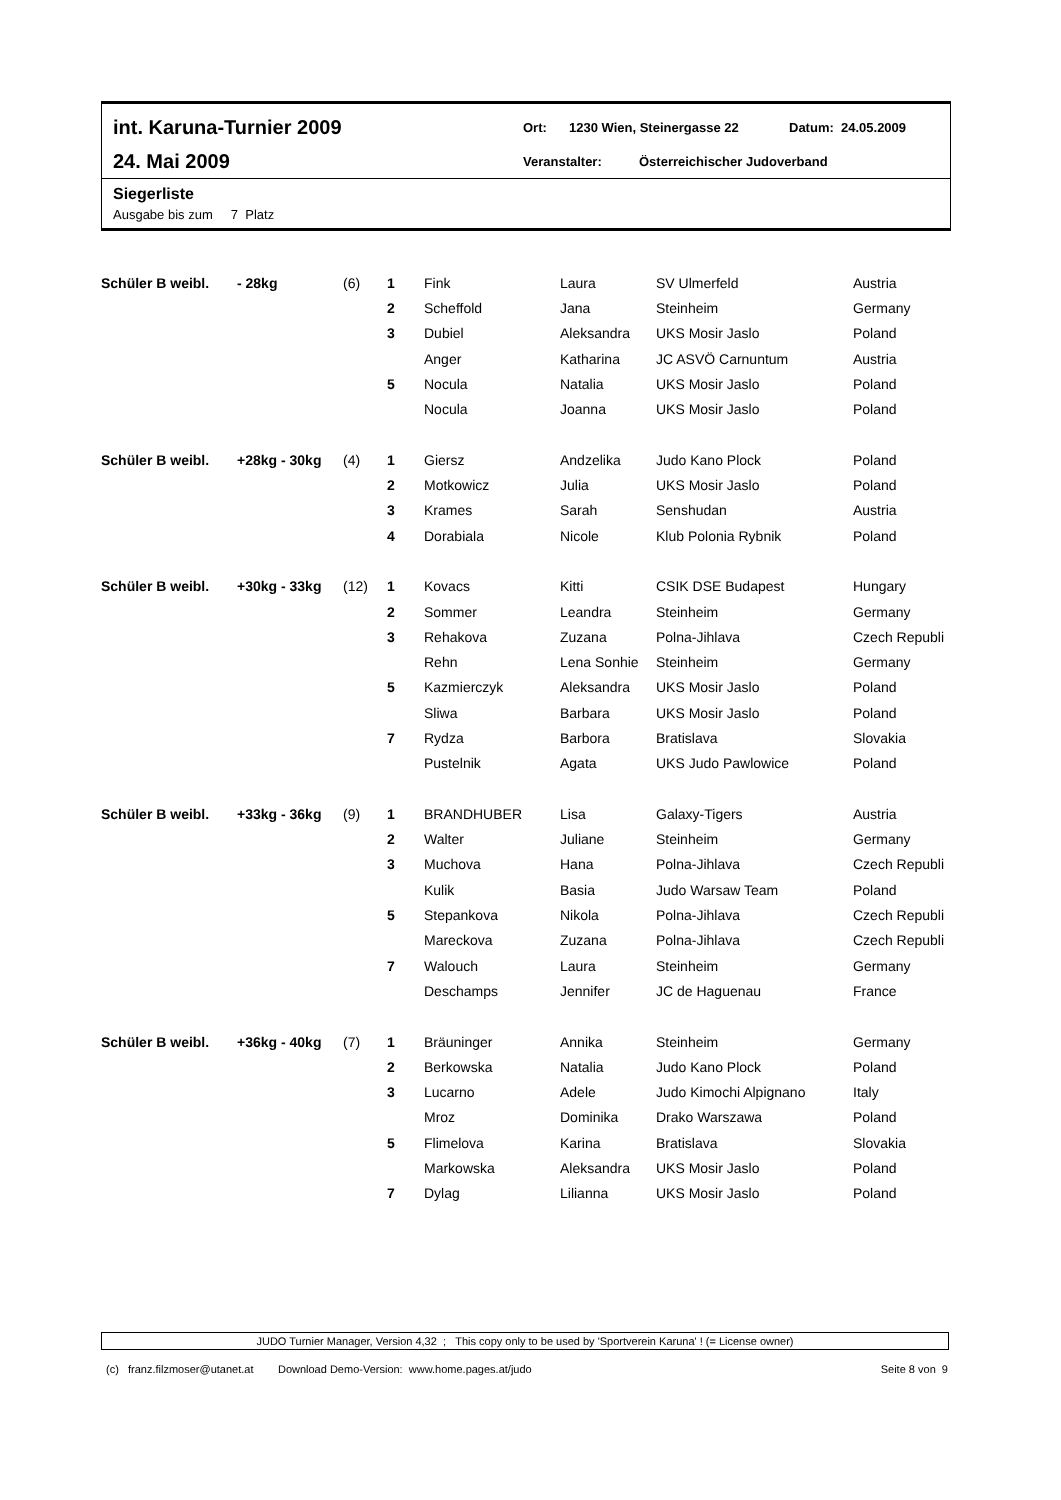int. Karuna-Turnier 2009
Ort: 1230 Wien, Steinergasse 22 Datum: 24.05.2009
24. Mai 2009
Veranstalter: Österreichischer Judoverband
Siegerliste
Ausgabe bis zum 7 Platz
| Schüler B weibl. | - 28kg | (6) | 1 | Fink | Laura | SV Ulmerfeld | Austria |
| | | | 2 | Scheffold | Jana | Steinheim | Germany |
| | | | 3 | Dubiel | Aleksandra | UKS Mosir Jaslo | Poland |
| | | | | Anger | Katharina | JC ASVÖ Carnuntum | Austria |
| | | | 5 | Nocula | Natalia | UKS Mosir Jaslo | Poland |
| | | | | Nocula | Joanna | UKS Mosir Jaslo | Poland |
| Schüler B weibl. | +28kg - 30kg | (4) | 1 | Giersz | Andzelika | Judo Kano Plock | Poland |
| | | | 2 | Motkowicz | Julia | UKS Mosir Jaslo | Poland |
| | | | 3 | Krames | Sarah | Senshudan | Austria |
| | | | 4 | Dorabiala | Nicole | Klub Polonia Rybnik | Poland |
| Schüler B weibl. | +30kg - 33kg | (12) | 1 | Kovacs | Kitti | CSIK DSE Budapest | Hungary |
| | | | 2 | Sommer | Leandra | Steinheim | Germany |
| | | | 3 | Rehakova | Zuzana | Polna-Jihlava | Czech Republi |
| | | | | Rehn | Lena Sonhie | Steinheim | Germany |
| | | | 5 | Kazmierczyk | Aleksandra | UKS Mosir Jaslo | Poland |
| | | | | Sliwa | Barbara | UKS Mosir Jaslo | Poland |
| | | | 7 | Rydza | Barbora | Bratislava | Slovakia |
| | | | | Pustelnik | Agata | UKS Judo Pawlowice | Poland |
| Schüler B weibl. | +33kg - 36kg | (9) | 1 | BRANDHUBER | Lisa | Galaxy-Tigers | Austria |
| | | | 2 | Walter | Juliane | Steinheim | Germany |
| | | | 3 | Muchova | Hana | Polna-Jihlava | Czech Republi |
| | | | | Kulik | Basia | Judo Warsaw Team | Poland |
| | | | 5 | Stepankova | Nikola | Polna-Jihlava | Czech Republi |
| | | | | Mareckova | Zuzana | Polna-Jihlava | Czech Republi |
| | | | 7 | Walouch | Laura | Steinheim | Germany |
| | | | | Deschamps | Jennifer | JC de Haguenau | France |
| Schüler B weibl. | +36kg - 40kg | (7) | 1 | Bräuninger | Annika | Steinheim | Germany |
| | | | 2 | Berkowska | Natalia | Judo Kano Plock | Poland |
| | | | 3 | Lucarno | Adele | Judo Kimochi Alpignano | Italy |
| | | | | Mroz | Dominika | Drako Warszawa | Poland |
| | | | 5 | Flimelova | Karina | Bratislava | Slovakia |
| | | | | Markowska | Aleksandra | UKS Mosir Jaslo | Poland |
| | | | 7 | Dylag | Lilianna | UKS Mosir Jaslo | Poland |
JUDO Turnier Manager, Version 4,32 ; This copy only to be used by 'Sportverein Karuna' ! (= License owner)
(c) franz.filzmoser@utanet.at Download Demo-Version: www.home.pages.at/judo Seite 8 von 9